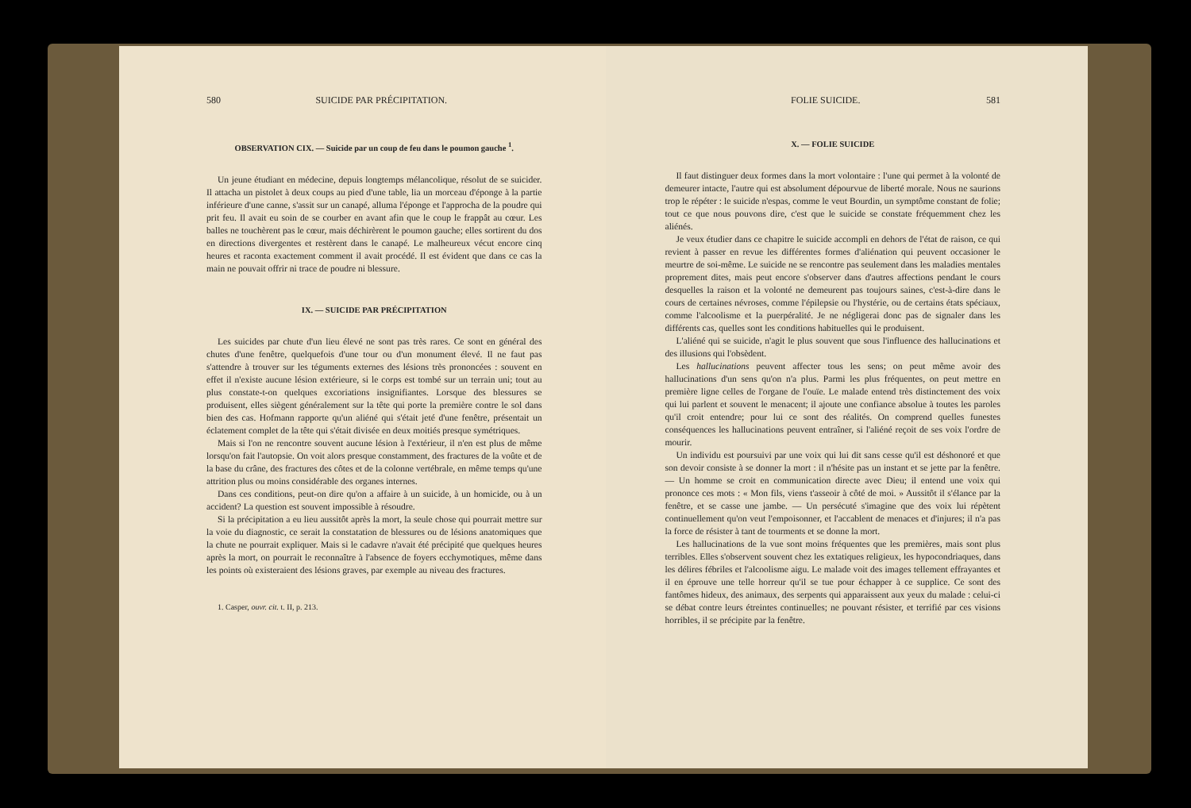580 SUICIDE PAR PRÉCIPITATION.
OBSERVATION CIX. — Suicide par un coup de feu dans le poumon gauche <sup>1</sup>.
Un jeune étudiant en médecine, depuis longtemps mélancolique, résolut de se suicider. Il attacha un pistolet à deux coups au pied d'une table, lia un morceau d'éponge à la partie inférieure d'une canne, s'assit sur un canapé, alluma l'éponge et l'approcha de la poudre qui prit feu. Il avait eu soin de se courber en avant afin que le coup le frappât au cœur. Les balles ne touchèrent pas le cœur, mais déchirèrent le poumon gauche; elles sortirent du dos en directions divergentes et restèrent dans le canapé. Le malheureux vécut encore cinq heures et raconta exactement comment il avait procédé. Il est évident que dans ce cas la main ne pouvait offrir ni trace de poudre ni blessure.
IX. — SUICIDE PAR PRÉCIPITATION
Les suicides par chute d'un lieu élevé ne sont pas très rares. Ce sont en général des chutes d'une fenêtre, quelquefois d'une tour ou d'un monument élevé. Il ne faut pas s'attendre à trouver sur les téguments externes des lésions très prononcées : souvent en effet il n'existe aucune lésion extérieure, si le corps est tombé sur un terrain uni; tout au plus constate-t-on quelques excoriations insignifiantes. Lorsque des blessures se produisent, elles siègent généralement sur la tête qui porte la première contre le sol dans bien des cas. Hofmann rapporte qu'un aliéné qui s'était jeté d'une fenêtre, présentait un éclatement complet de la tête qui s'était divisée en deux moitiés presque symétriques.
Mais si l'on ne rencontre souvent aucune lésion à l'extérieur, il n'en est plus de même lorsqu'on fait l'autopsie. On voit alors presque constamment, des fractures de la voûte et de la base du crâne, des fractures des côtes et de la colonne vertébrale, en même temps qu'une attrition plus ou moins considérable des organes internes.
Dans ces conditions, peut-on dire qu'on a affaire à un suicide, à un homicide, ou à un accident? La question est souvent impossible à résoudre.
Si la précipitation a eu lieu aussitôt après la mort, la seule chose qui pourrait mettre sur la voie du diagnostic, ce serait la constatation de blessures ou de lésions anatomiques que la chute ne pourrait expliquer. Mais si le cadavre n'avait été précipité que quelques heures après la mort, on pourrait le reconnaître à l'absence de foyers ecchymotiques, même dans les points où existeraient des lésions graves, par exemple au niveau des fractures.
1. Casper, ouvr. cit. t. II, p. 213.
FOLIE SUICIDE. 581
X. — FOLIE SUICIDE
Il faut distinguer deux formes dans la mort volontaire : l'une qui permet à la volonté de demeurer intacte, l'autre qui est absolument dépourvue de liberté morale. Nous ne saurions trop le répéter : le suicide n'espas, comme le veut Bourdin, un symptôme constant de folie; tout ce que nous pouvons dire, c'est que le suicide se constate fréquemment chez les aliénés.
Je veux étudier dans ce chapitre le suicide accompli en dehors de l'état de raison, ce qui revient à passer en revue les différentes formes d'aliénation qui peuvent occasioner le meurtre de soi-même. Le suicide ne se rencontre pas seulement dans les maladies mentales proprement dites, mais peut encore s'observer dans d'autres affections pendant le cours desquelles la raison et la volonté ne demeurent pas toujours saines, c'est-à-dire dans le cours de certaines névroses, comme l'épilepsie ou l'hystérie, ou de certains états spéciaux, comme l'alcoolisme et la puerpéralité. Je ne négligerai donc pas de signaler dans les différents cas, quelles sont les conditions habituelles qui le produisent.
L'aliéné qui se suicide, n'agit le plus souvent que sous l'influence des hallucinations et des illusions qui l'obsèdent.
Les hallucinations peuvent affecter tous les sens; on peut même avoir des hallucinations d'un sens qu'on n'a plus. Parmi les plus fréquentes, on peut mettre en première ligne celles de l'organe de l'ouïe. Le malade entend très distinctement des voix qui lui parlent et souvent le menacent; il ajoute une confiance absolue à toutes les paroles qu'il croit entendre; pour lui ce sont des réalités. On comprend quelles funestes conséquences les hallucinations peuvent entraîner, si l'aliéné reçoit de ses voix l'ordre de mourir.
Un individu est poursuivi par une voix qui lui dit sans cesse qu'il est déshonoré et que son devoir consiste à se donner la mort : il n'hésite pas un instant et se jette par la fenêtre. — Un homme se croit en communication directe avec Dieu; il entend une voix qui prononce ces mots : « Mon fils, viens t'asseoir à côté de moi. » Aussitôt il s'élance par la fenêtre, et se casse une jambe. — Un persécuté s'imagine que des voix lui répètent continuellement qu'on veut l'empoisonner, et l'accablent de menaces et d'injures; il n'a pas la force de résister à tant de tourments et se donne la mort.
Les hallucinations de la vue sont moins fréquentes que les premières, mais sont plus terribles. Elles s'observent souvent chez les extatiques religieux, les hypocondriaques, dans les délires fébriles et l'alcoolisme aigu. Le malade voit des images tellement effrayantes et il en éprouve une telle horreur qu'il se tue pour échapper à ce supplice. Ce sont des fantômes hideux, des animaux, des serpents qui apparaissent aux yeux du malade : celui-ci se débat contre leurs étreintes continuelles; ne pouvant résister, et terrifié par ces visions horribles, il se précipite par la fenêtre.